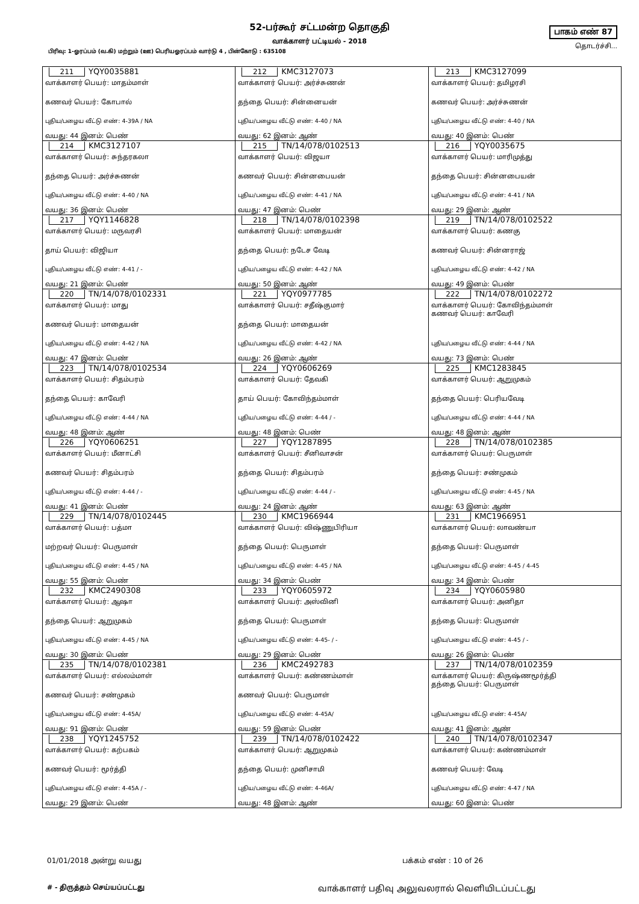52-பர்கூர் சட்டமன்ற தொகுதி
வாக்காளர் பட்டியல் - 2018
பாகம் எண் 87
தொடர்ச்சி...
பிரிவு: 1-ஓரப்பம் (வ.கி) மற்றும் (ஊ) பெரியஓரப்பம் வார்டு 4 , பின்கோடு : 635108
| 211 YQY0035881 வாக்காளர் பெயர்: மாதம்மாள் கணவர் பெயர்: கோபால் புதிய/பழைய வீட்டு எண்: 4-39A / NA வயது: 44 இனம்: பெண் | 212 KMC3127073 வாக்காளர் பெயர்: அர்ச்சுணன் தந்தை பெயர்: சின்னையன் புதிய/பழைய வீட்டு எண்: 4-40 / NA வயது: 62 இனம்: ஆண் | 213 KMC3127099 வாக்காளர் பெயர்: தமிழரசி கணவர் பெயர்: அர்ச்சுணன் புதிய/பழைய வீட்டு எண்: 4-40 / NA வயது: 40 இனம்: பெண் |
| 214 KMC3127107 வாக்காளர் பெயர்: சுந்தரகலா தந்தை பெயர்: அர்ச்சுணன் புதிய/பழைய வீட்டு எண்: 4-40 / NA வயது: 36 இனம்: பெண் | 215 TN/14/078/0102513 வாக்காளர் பெயர்: விஜயா கணவர் பெயர்: சின்னபையன் புதிய/பழைய வீட்டு எண்: 4-41 / NA வயது: 47 இனம்: பெண் | 216 YQY0035675 வாக்காளர் பெயர்: மாரிமுத்து தந்தை பெயர்: சின்னபையன் புதிய/பழைய வீட்டு எண்: 4-41 / NA வயது: 29 இனம்: ஆண் |
| 217 YQY1146828 வாக்காளர் பெயர்: மருவரசி தாய் பெயர்: விஜியா புதிய/பழைய வீட்டு எண்: 4-41 / - வயது: 21 இனம்: பெண் | 218 TN/14/078/0102398 வாக்காளர் பெயர்: மாதையன் தந்தை பெயர்: நடேச வேடி புதிய/பழைய வீட்டு எண்: 4-42 / NA வயது: 50 இனம்: ஆண் | 219 TN/14/078/0102522 வாக்காளர் பெயர்: கணகு கணவர் பெயர்: சின்னராஜ் புதிய/பழைய வீட்டு எண்: 4-42 / NA வயது: 49 இனம்: பெண் |
| 220 TN/14/078/0102331 வாக்காளர் பெயர்: மாது கணவர் பெயர்: மாதையன் புதிய/பழைய வீட்டு எண்: 4-42 / NA வயது: 47 இனம்: பெண் | 221 YQY0977785 வாக்காளர் பெயர்: சதீஷ்குமார் தந்தை பெயர்: மாதையன் புதிய/பழைய வீட்டு எண்: 4-42 / NA வயது: 26 இனம்: ஆண் | 222 TN/14/078/0102272 வாக்காளர் பெயர்: கோவிந்தம்மாள் கணவர் பெயர்: காவேரி புதிய/பழைய வீட்டு எண்: 4-44 / NA வயது: 73 இனம்: பெண் |
| 223 TN/14/078/0102534 வாக்காளர் பெயர்: சிதம்பரம் தந்தை பெயர்: காவேரி புதிய/பழைய வீட்டு எண்: 4-44 / NA வயது: 48 இனம்: ஆண் | 224 YQY0606269 வாக்காளர் பெயர்: தேவகி தாய் பெயர்: கோவிந்தம்மாள் புதிய/பழைய வீட்டு எண்: 4-44 / - வயது: 48 இனம்: பெண் | 225 KMC1283845 வாக்காளர் பெயர்: ஆறுமுகம் தந்தை பெயர்: பெரியவேடி புதிய/பழைய வீட்டு எண்: 4-44 / NA வயது: 48 இனம்: ஆண் |
| 226 YQY0606251 வாக்காளர் பெயர்: மீனாட்சி கணவர் பெயர்: சிதம்பரம் புதிய/பழைய வீட்டு எண்: 4-44 / - வயது: 41 இனம்: பெண் | 227 YQY1287895 வாக்காளர் பெயர்: சீனிவாசன் தந்தை பெயர்: சிதம்பரம் புதிய/பழைய வீட்டு எண்: 4-44 / - வயது: 24 இனம்: ஆண் | 228 TN/14/078/0102385 வாக்காளர் பெயர்: பெருமாள் தந்தை பெயர்: சண்முகம் புதிய/பழைய வீட்டு எண்: 4-45 / NA வயது: 63 இனம்: ஆண் |
| 229 TN/14/078/0102445 வாக்காளர் பெயர்: பத்மா மற்றவர் பெயர்: பெருமாள் புதிய/பழைய வீட்டு எண்: 4-45 / NA வயது: 55 இனம்: பெண் | 230 KMC1966944 வாக்காளர் பெயர்: விஷ்ணுபிரியா தந்தை பெயர்: பெருமாள் புதிய/பழைய வீட்டு எண்: 4-45 / NA வயது: 34 இனம்: பெண் | 231 KMC1966951 வாக்காளர் பெயர்: லாவண்யா தந்தை பெயர்: பெருமாள் புதிய/பழைய வீட்டு எண்: 4-45 / 4-45 வயது: 34 இனம்: பெண் |
| 232 KMC2490308 வாக்காளர் பெயர்: ஆஷா தந்தை பெயர்: ஆறுமுகம் புதிய/பழைய வீட்டு எண்: 4-45 / NA வயது: 30 இனம்: பெண் | 233 YQY0605972 வாக்காளர் பெயர்: அஸ்வினி தந்தை பெயர்: பெருமாள் புதிய/பழைய வீட்டு எண்: 4-45- / - வயது: 29 இனம்: பெண் | 234 YQY0605980 வாக்காளர் பெயர்: அனிதா தந்தை பெயர்: பெருமாள் புதிய/பழைய வீட்டு எண்: 4-45 / - வயது: 26 இனம்: பெண் |
| 235 TN/14/078/0102381 வாக்காளர் பெயர்: எல்லம்மாள் கணவர் பெயர்: சண்முகம் புதிய/பழைய வீட்டு எண்: 4-45A/ வயது: 91 இனம்: பெண் | 236 KMC2492783 வாக்காளர் பெயர்: கண்ணம்மாள் கணவர் பெயர்: பெருமாள் புதிய/பழைய வீட்டு எண்: 4-45A/ வயது: 59 இனம்: பெண் | 237 TN/14/078/0102359 வாக்காளர் பெயர்: கிருஷ்ணமூர்த்தி தந்தை பெயர்: பெருமாள் புதிய/பழைய வீட்டு எண்: 4-45A/ வயது: 41 இனம்: ஆண் |
| 238 YQY1245752 வாக்காளர் பெயர்: கற்பகம் கணவர் பெயர்: மூர்த்தி புதிய/பழைய வீட்டு எண்: 4-45A / - வயது: 29 இனம்: பெண் | 239 TN/14/078/0102422 வாக்காளர் பெயர்: ஆறுமுகம் தந்தை பெயர்: முனிசாமி புதிய/பழைய வீட்டு எண்: 4-46A/ வயது: 48 இனம்: ஆண் | 240 TN/14/078/0102347 வாக்காளர் பெயர்: கண்ணம்மாள் கணவர் பெயர்: வேடி புதிய/பழைய வீட்டு எண்: 4-47 / NA வயது: 60 இனம்: பெண் |
01/01/2018 அன்று வயது பக்கம் எண் : 10 of 26
# - திருத்தம் செய்யப்பட்டது
வாக்காளர் பதிவு அலுவலரால் வெளியிடப்பட்டது